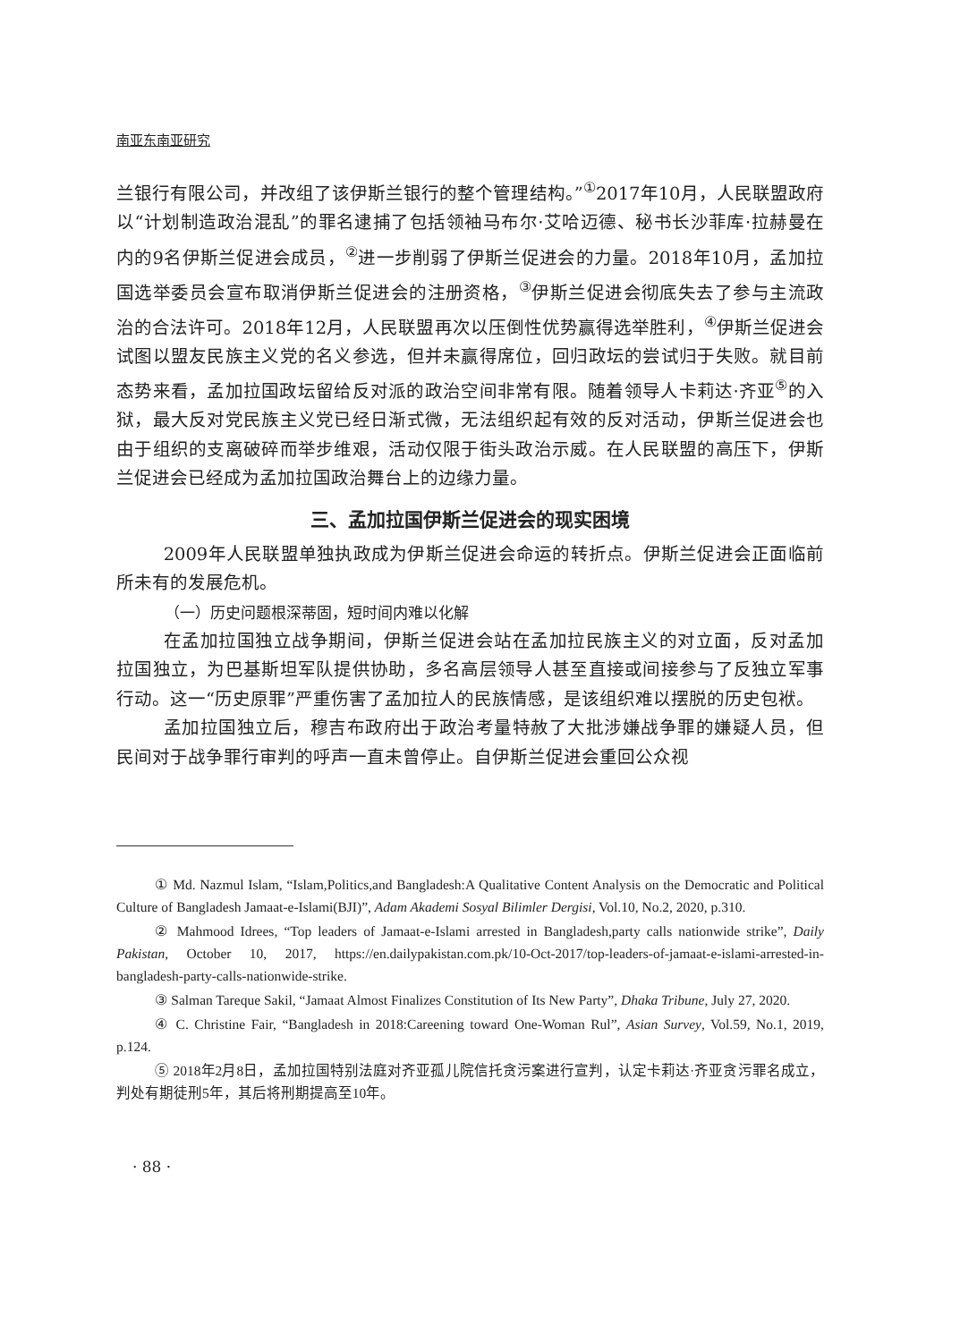南亚东南亚研究
兰银行有限公司，并改组了该伊斯兰银行的整个管理结构。”<sup>①</sup>2017年10月，人民联盟政府以“计划制造政治混乱”的罪名逮捕了包括领袖马布尔·艾哈迈德、秘书长沙菲库·拉赫曼在内的9名伊斯兰促进会成员，<sup>②</sup>进一步削弱了伊斯兰促进会的力量。2018年10月，孟加拉国选举委员会宣布取消伊斯兰促进会的注册资格，<sup>③</sup>伊斯兰促进会彻底失去了参与主流政治的合法许可。2018年12月，人民联盟再次以压倒性优势赢得选举胜利，<sup>④</sup>伊斯兰促进会试图以盟友民族主义党的名义参选，但并未赢得席位，回归政坛的尝试归于失败。就目前态势来看，孟加拉国政坛留给反对派的政治空间非常有限。随着领导人卡莉达·齐亚<sup>⑤</sup>的入狱，最大反对党民族主义党已经日渐式微，无法组织起有效的反对活动，伊斯兰促进会也由于组织的支离破碎而举步维艰，活动仅限于街头政治示威。在人民联盟的高压下，伊斯兰促进会已经成为孟加拉国政治舞台上的边缘力量。
三、孟加拉国伊斯兰促进会的现实困境
2009年人民联盟单独执政成为伊斯兰促进会命运的转折点。伊斯兰促进会正面临前所未有的发展危机。
（一）历史问题根深蒂固，短时间内难以化解
在孟加拉国独立战争期间，伊斯兰促进会站在孟加拉民族主义的对立面，反对孟加拉国独立，为巴基斯坦军队提供协助，多名高层领导人甚至直接或间接参与了反独立军事行动。这一“历史原罪”严重伤害了孟加拉人的民族情感，是该组织难以摆脱的历史包袱。
孟加拉国独立后，穆吉布政府出于政治考量特赦了大批涉嫌战争罪的嫌疑人员，但民间对于战争罪行审判的呼声一直未曾停止。自伊斯兰促进会重回公众视
① Md. Nazmul Islam, “Islam,Politics,and Bangladesh:A Qualitative Content Analysis on the Democratic and Political Culture of Bangladesh Jamaat-e-Islami(BJI)”, Adam Akademi Sosyal Bilimler Dergisi, Vol.10, No.2, 2020, p.310.
② Mahmood Idrees, “Top leaders of Jamaat-e-Islami arrested in Bangladesh,party calls nationwide strike”, Daily Pakistan, October 10, 2017, https://en.dailypakistan.com.pk/10-Oct-2017/top-leaders-of-jamaat-e-islami-arrested-in-bangladesh-party-calls-nationwide-strike.
③ Salman Tareque Sakil, “Jamaat Almost Finalizes Constitution of Its New Party”, Dhaka Tribune, July 27, 2020.
④ C. Christine Fair, “Bangladesh in 2018:Careening toward One-Woman Rul”, Asian Survey, Vol.59, No.1, 2019, p.124.
⑤ 2018年2月8日，孟加拉国特别法庭对齐亚孤儿院信托贪污案进行宣判，认定卡莉达·齐亚贪污罪名成立，判处有期徒刑5年，其后将刑期提高至10年。
· 88 ·